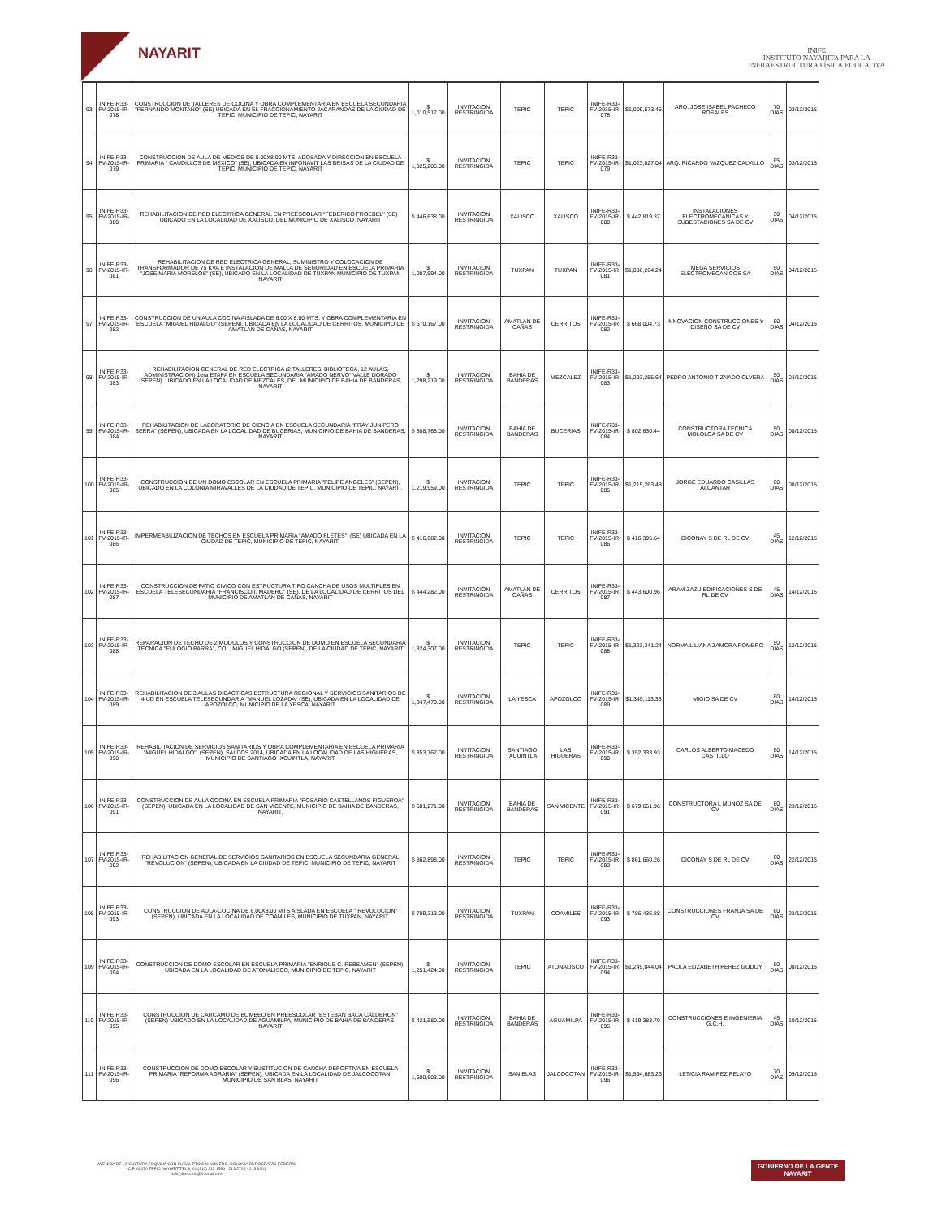NAYARIT
INIFE
INSTITUTO NAYARITA PARA LA
INFRAESTRUCTURA FÍSICA EDUCATIVA
| 93 | INIFE-R33-FV-2015-IR-078 | CONSTRUCCION DE TALLERES DE COCINA Y OBRA COMPLEMENTARIA EN ESCUELA SECUNDARIA "FERNANDO MONTAÑO" (SE) UBICADA EN EL FRACCIONAMIENTO JACARANDAS DE LA CIUDAD DE TEPIC, MUNICIPIO DE TEPIC, NAYARIT | $ 1,010,517.00 | INVITACION RESTRINGIDA | TEPIC | TEPIC | INIFE-R33-FV-2015-IR-078 | $1,009,573.45 | ARQ. JOSE ISABEL PACHECO ROSALES | 70 DIAS | 03/12/2015 |
| 94 | INIFE-R33-FV-2015-IR-079 | CONSTRUCCION DE AULA DE MEDIOS DE 6.00X8.00 MTS. ADOSADA Y DIRECCION EN ESCUELA PRIMARIA " CAUDILLOS DE MEXICO" (SE), UBICADA EN INFONAVIT LAS BRISAS DE LA CIUDAD DE TEPIC, MUNICIPIO DE TEPIC, NAYARIT | $ 1,025,206.00 | INVITACION RESTRINGIDA | TEPIC | TEPIC | INIFE-R33-FV-2015-IR-079 | $1,023,027.04 | ARQ. RICARDO VAZQUEZ CALVILLO | 65 DIAS | 03/12/2015 |
| 95 | INIFE-R33-FV-2015-IR-080 | REHABILITACION DE RED ELECTRICA GENERAL EN PREESCOLAR "FEDERICO FROEBEL" (SE) , UBICADO EN LA LOCALIDAD DE XALISCO, DEL MUNICIPIO DE XALISCO, NAYARIT | $ 446,638.00 | INVITACION RESTRINGIDA | XALISCO | XALISCO | INIFE-R33-FV-2015-IR-080 | $ 442,819.37 | INSTALACIONES ELECTROMECANICAS Y SUBESTACIONES SA DE CV | 30 DIAS | 04/12/2015 |
| 96 | INIFE-R33-FV-2015-IR-081 | REHABILITACION DE RED ELECTRICA GENERAL, SUMINISTRO Y COLOCACION DE TRANSFORMADOR DE 75 KVA E INSTALACION DE MALLA DE SEGURIDAD EN ESCUELA PRIMARIA "JOSE MARIA MORELOS" (SE), UBICADO EN LA LOCALIDAD DE TUXPAN MUNICIPIO DE TUXPAN NAYARIT | $ 1,087,994.00 | INVITACION RESTRINGIDA | TUXPAN | TUXPAN | INIFE-R33-FV-2015-IR-081 | $1,086,264.24 | MEGA SERVICIOS ELECTROMECANICOS SA | 50 DIAS | 04/12/2015 |
| 97 | INIFE-R33-FV-2015-IR-082 | CONSTRUCCION DE UN AULA COCINA AISLADA DE 6.00 X 8.00 MTS. Y OBRA COMPLEMENTARIA EN ESCUELA "MIGUEL HIDALGO" (SEPEN), UBICADA EN LA LOCALIDAD DE CERRITOS, MUNICIPIO DE AMATLAN DE CAÑAS, NAYARIT | $ 670,167.00 | INVITACION RESTRINGIDA | AMATLAN DE CAÑAS | CERRITOS | INIFE-R33-FV-2015-IR-082 | $ 668,004.73 | INNOVACION CONSTRUCCIONES Y DISEÑO SA DE CV | 60 DIAS | 04/12/2015 |
| 98 | INIFE-R33-FV-2015-IR-083 | REHABILITACION GENERAL DE RED ELECTRICA (2 TALLERES, BIBLIOTECA, 12 AULAS, ADMINISTRACION) 1era ETAPA EN ESCUELA SECUNDARIA "AMADO NERVO" VALLE DORADO (SEPEN). UBICADO EN LA LOCALIDAD DE MEZCALES, DEL MUNICIPIO DE BAHIA DE BANDERAS, NAYARIT | $ 1,298,219.00 | INVITACION RESTRINGIDA | BAHIA DE BANDERAS | MEZCALEZ | INIFE-R33-FV-2015-IR-083 | $1,293,255.64 | PEDRO ANTONIO TIZNADO OLVERA | 50 DIAS | 04/12/2015 |
| 99 | INIFE-R33-FV-2015-IR-084 | REHABILITACION DE LABORATORIO DE CIENCIA EN ESCUELA SECUNDARIA "FRAY JUNIPERO SERRA" (SEPEN), UBICADA EN LA LOCALIDAD DE BUCERIAS, MUNICIPIO DE BAHIA DE BANDERAS, NAYARIT | $ 808,768.00 | INVITACION RESTRINGIDA | BAHIA DE BANDERAS | BUCERIAS | INIFE-R33-FV-2015-IR-084 | $ 802,630.44 | CONSTRUCTORA TECNICA MOLOLOA SA DE CV | 50 DIAS | 08/12/2015 |
| 100 | INIFE-R33-FV-2015-IR-085 | CONSTRUCCION DE UN DOMO ESCOLAR EN ESCUELA PRIMARIA "FELIPE ANGELES" (SEPEN), UBICADO EN LA COLONIA MIRAVALLES DE LA CIUDAD DE TEPIC, MUNICIPIO DE TEPIC, NAYARIT. | $ 1,219,959.00 | INVITACION RESTRINGIDA | TEPIC | TEPIC | INIFE-R33-FV-2015-IR-085 | $1,215,263.48 | JORGE EDUARDO CASILLAS ALCANTAR | 60 DIAS | 08/12/2015 |
| 101 | INIFE-R33-FV-2015-IR-086 | IMPERMEABILIZACION DE TECHOS EN ESCUELA PRIMARIA "AMADO FLETES", (SE) UBICADA EN LA CIUDAD DE TEPIC, MUNICIPIO DE TEPIC, NAYARIT. | $ 416,682.00 | INVITACION RESTRINGIDA | TEPIC | TEPIC | INIFE-R33-FV-2015-IR-086 | $ 416,395.64 | DICONAY S DE RL DE CV | 45 DIAS | 12/12/2015 |
| 102 | INIFE-R33-FV-2015-IR-087 | CONSTRUCCION DE PATIO CIVICO CON ESTRUCTURA TIPO CANCHA DE USOS MULTIPLES EN ESCUELA TELESECUNDARIA "FRANCISCO I. MADERO" (SE), DE LA LOCALIDAD DE CERRITOS DEL MUNICIPIO DE AMATLAN DE CAÑAS, NAYARIT | $ 444,282.00 | INVITACION RESTRINGIDA | AMATLAN DE CAÑAS | CERRITOS | INIFE-R33-FV-2015-IR-087 | $ 443,600.96 | ARAM ZAZU EDIFICACIONES S DE RL DE CV | 45 DIAS | 14/12/2015 |
| 103 | INIFE-R33-FV-2015-IR-088 | REPARACION DE TECHO DE 2 MODULOS Y CONSTRUCCION DE DOMO EN ESCUELA SECUNDARIA TECNICA "EULOGIO PARRA", COL. MIGUEL HIDALGO (SEPEN), DE LA CIUDAD DE TEPIC, NAYARIT | $ 1,324,307.00 | INVITACION RESTRINGIDA | TEPIC | TEPIC | INIFE-R33-FV-2015-IR-088 | $1,323,341.24 | NORMA LILIANA ZAMORA ROMERO | 50 DIAS | 12/12/2015 |
| 104 | INIFE-R33-FV-2015-IR-089 | REHABILITACION DE 3 AULAS DIDACTICAS ESTRUCTURA REGIONAL Y SERVICIOS SANITARIOS DE 4 UD EN ESCUELA TELESECUNDARIA "MANUEL LOZADA" (SE), UBICADA EN LA LOCALIDAD DE APOZOLCO, MUNICIPIO DE LA YESCA, NAYARIT | $ 1,347,470.00 | INVITACION RESTRINGIDA | LA YESCA | APOZOLCO | INIFE-R33-FV-2015-IR-089 | $1,345,113.33 | MIGIO SA DE CV | 60 DIAS | 14/12/2015 |
| 105 | INIFE-R33-FV-2015-IR-090 | REHABILITACION DE SERVICIOS SANITARIOS Y OBRA COMPLEMENTARIA EN ESCUELA PRIMARIA "MIGUEL HIDALGO", (SEPEN), SALDOS 2014, UBICADA EN LA LOCALIDAD DE LAS HIGUERAS, MUNICIPIO DE SANTIAGO IXCUINTLA, NAYARIT | $ 353,767.00 | INVITACION RESTRINGIDA | SANTIAGO IXCUINTLA | LAS HIGUERAS | INIFE-R33-FV-2015-IR-090 | $ 352,333.93 | CARLOS ALBERTO MACEDO CASTILLO | 60 DIAS | 14/12/2015 |
| 106 | INIFE-R33-FV-2015-IR-091 | CONSTRUCCION DE AULA COCINA EN ESCUELA PRIMARIA "ROSARIO CASTELLANOS FIGUEROA" (SEPEN), UBICADA EN LA LOCALIDAD DE SAN VICENTE, MUNICIPIO DE BAHIA DE BANDERAS, NAYARIT. | $ 681,271.00 | INVITACION RESTRINGIDA | BAHIA DE BANDERAS | SAN VICENTE | INIFE-R33-FV-2015-IR-091 | $ 679,651.96 | CONSTRUCTORA L MUÑOZ SA DE CV | 60 DIAS | 23/12/2015 |
| 107 | INIFE-R33-FV-2015-IR-092 | REHABILITACION GENERAL DE SERVICIOS SANITARIOS EN ESCUELA SECUNDARIA GENERAL "REVOLUCION" (SEPEN), UBICADA EN LA CIUDAD DE TEPIC, MUNICIPIO DE TEPIC, NAYARIT | $ 862,898.00 | INVITACION RESTRINGIDA | TEPIC | TEPIC | INIFE-R33-FV-2015-IR-092 | $ 861,660.26 | DICONAY S DE RL DE CV | 60 DIAS | 22/12/2015 |
| 108 | INIFE-R33-FV-2015-IR-093 | CONSTRUCCION DE AULA-COCINA DE 6.00X8.00 MTS AISLADA EN ESCUELA " REVOLUCION" (SEPEN), UBICADA EN LA LOCALIDAD DE COAMILES, MUNICIPIO DE TUXPAN, NAYARIT. | $ 789,313.00 | INVITACION RESTRINGIDA | TUXPAN | COAMILES | INIFE-R33-FV-2015-IR-093 | $ 786,436.88 | CONSTRUCCIONES FRANJA SA DE CV | 60 DIAS | 23/12/2015 |
| 109 | INIFE-R33-FV-2015-IR-094 | CONSTRUCCION DE DOMO ESCOLAR EN ESCUELA PRIMARIA "ENRIQUE C. REBSAMEN" (SEPEN), UBICADA EN LA LOCALIDAD DE ATONALISCO, MUNICIPIO DE TEPIC, NAYARIT | $ 1,251,424.00 | INVITACION RESTRINGIDA | TEPIC | ATONALISCO | INIFE-R33-FV-2015-IR-094 | $1,249,044.04 | PAOLA ELIZABETH PEREZ GODOY | 60 DIAS | 08/12/2015 |
| 110 | INIFE-R33-FV-2015-IR-095 | CONSTRUCCION DE CARCAMO DE BOMBEO EN PREESCOLAR "ESTEBAN BACA CALDERON" (SEPEN) UBICADO EN LA LOCALIDAD DE AGUAMILPA, MUNICIPIO DE BAHIA DE BANDERAS, NAYARIT | $ 421,580.00 | INVITACION RESTRINGIDA | BAHIA DE BANDERAS | AGUAMILPA | INIFE-R33-FV-2015-IR-095 | $ 419,383.79 | CONSTRUCCIONES E INGENIERIA G.C.H. | 45 DIAS | 10/12/2015 |
| 111 | INIFE-R33-FV-2015-IR-096 | CONSTRUCCION DE DOMO ESCOLAR Y SUSTITUCION DE CANCHA DEPORTIVA EN ESCUELA PRIMARIA "REFORMA AGRARIA" (SEPEN), UBICADA EN LA LOCALIDAD DE JALCOCOTAN, MUNICIPIO DE SAN BLAS, NAYARIT | $ 1,600,603.00 | INVITACION RESTRINGIDA | SAN BLAS | JALCOCOTAN | INIFE-R33-FV-2015-IR-096 | $1,594,683.26 | LETICIA RAMIREZ PELAYO | 70 DIAS | 09/12/2015 |
AVENIDA DE LA CULTURA ESQUINA CON EUCALIPTO SIN NÚMERO, COLONIA BURÓCRATAS FEDERAL
C.P. 63170 TEPIC NAYARIT TELS. 01 (311) 213 1596 - 213 2704 - 213 3301
inife_direccion@hotmail.com
GOBIERNO DE LA GENTE
NAYARIT